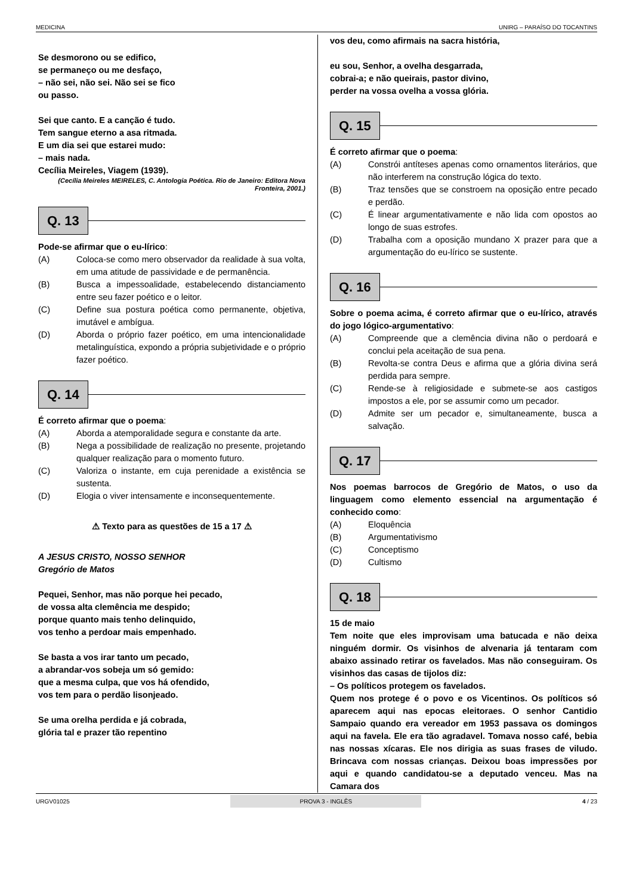MEDICINA UNIRG – PARAÍSO DO TOCANTINS
Se desmorono ou se edifico,
se permaneço ou me desfaço,
– não sei, não sei. Não sei se fico
ou passo.
Sei que canto. E a canção é tudo.
Tem sangue eterno a asa ritmada.
E um dia sei que estarei mudo:
– mais nada.
Cecília Meireles, Viagem (1939).
(Cecília Meireles MEIRELES, C. Antologia Poética. Rio de Janeiro: Editora Nova Fronteira, 2001.)
Q. 13
Pode-se afirmar que o eu-lírico:
(A) Coloca-se como mero observador da realidade à sua volta, em uma atitude de passividade e de permanência.
(B) Busca a impessoalidade, estabelecendo distanciamento entre seu fazer poético e o leitor.
(C) Define sua postura poética como permanente, objetiva, imutável e ambígua.
(D) Aborda o próprio fazer poético, em uma intencionalidade metalinguística, expondo a própria subjetividade e o próprio fazer poético.
Q. 14
É correto afirmar que o poema:
(A) Aborda a atemporalidade segura e constante da arte.
(B) Nega a possibilidade de realização no presente, projetando qualquer realização para o momento futuro.
(C) Valoriza o instante, em cuja perenidade a existência se sustenta.
(D) Elogia o viver intensamente e inconsequentemente.
⚠ Texto para as questões de 15 a 17 ⚠
A JESUS CRISTO, NOSSO SENHOR
Gregório de Matos
Pequei, Senhor, mas não porque hei pecado,
de vossa alta clemência me despido;
porque quanto mais tenho delinquido,
vos tenho a perdoar mais empenhado.
Se basta a vos irar tanto um pecado,
a abrandar-vos sobeja um só gemido:
que a mesma culpa, que vos há ofendido,
vos tem para o perdão lisonjeado.
Se uma orelha perdida e já cobrada,
glória tal e prazer tão repentino
vos deu, como afirmais na sacra história,
eu sou, Senhor, a ovelha desgarrada,
cobrai-a; e não queirais, pastor divino,
perder na vossa ovelha a vossa glória.
Q. 15
É correto afirmar que o poema:
(A) Constrói antíteses apenas como ornamentos literários, que não interferem na construção lógica do texto.
(B) Traz tensões que se constroem na oposição entre pecado e perdão.
(C) É linear argumentativamente e não lida com opostos ao longo de suas estrofes.
(D) Trabalha com a oposição mundano X prazer para que a argumentação do eu-lírico se sustente.
Q. 16
Sobre o poema acima, é correto afirmar que o eu-lírico, através do jogo lógico-argumentativo:
(A) Compreende que a clemência divina não o perdoará e conclui pela aceitação de sua pena.
(B) Revolta-se contra Deus e afirma que a glória divina será perdida para sempre.
(C) Rende-se à religiosidade e submete-se aos castigos impostos a ele, por se assumir como um pecador.
(D) Admite ser um pecador e, simultaneamente, busca a salvação.
Q. 17
Nos poemas barrocos de Gregório de Matos, o uso da linguagem como elemento essencial na argumentação é conhecido como:
(A) Eloquência
(B) Argumentativismo
(C) Conceptismo
(D) Cultismo
Q. 18
15 de maio
Tem noite que eles improvisam uma batucada e não deixa ninguém dormir. Os visinhos de alvenaria já tentaram com abaixo assinado retirar os favelados. Mas não conseguiram. Os visinhos das casas de tijolos diz:
– Os políticos protegem os favelados.
Quem nos protege é o povo e os Vicentinos. Os políticos só aparecem aqui nas epocas eleitoraes. O senhor Cantidio Sampaio quando era vereador em 1953 passava os domingos aqui na favela. Ele era tão agradavel. Tomava nosso café, bebia nas nossas xícaras. Ele nos dirigia as suas frases de viludo. Brincava com nossas crianças. Deixou boas impressões por aqui e quando candidatou-se a deputado venceu. Mas na Camara dos
URGV01025 PROVA 3 - INGLÊS 4 / 23